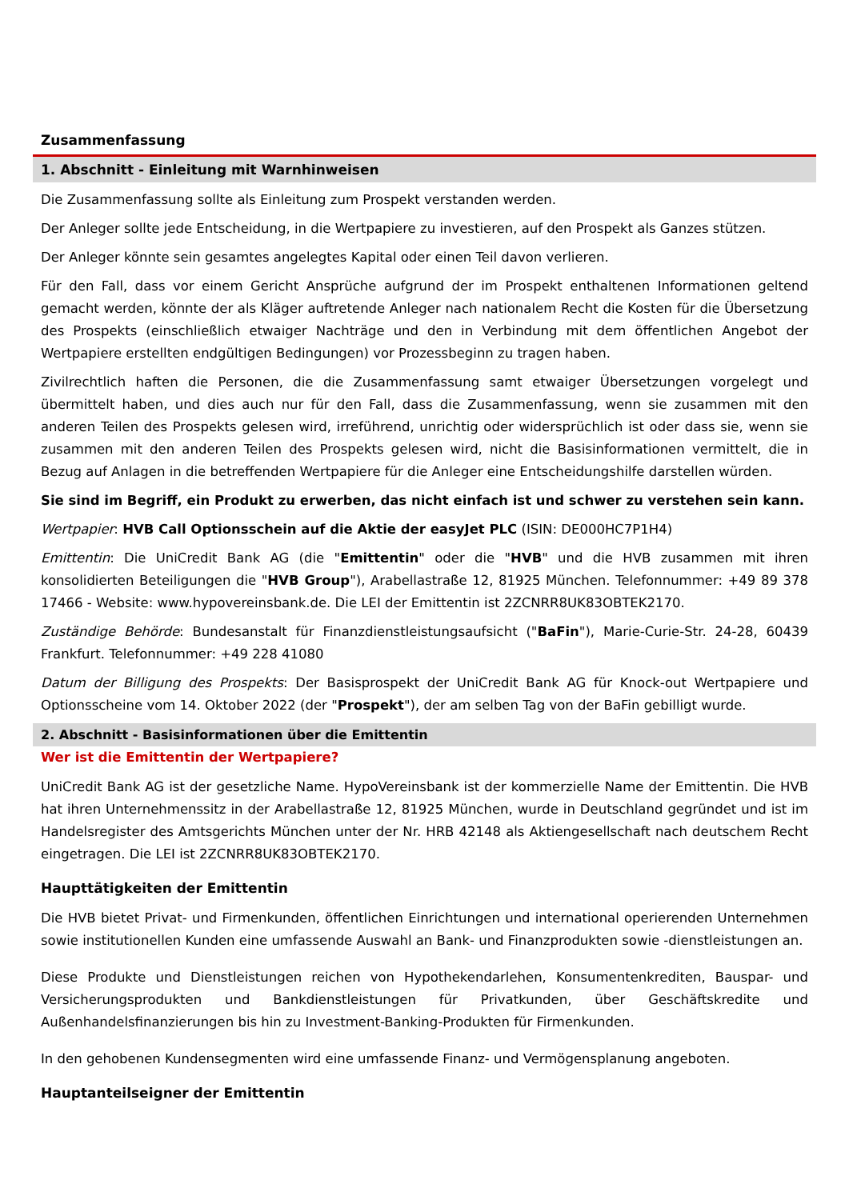Zusammenfassung
1. Abschnitt - Einleitung mit Warnhinweisen
Die Zusammenfassung sollte als Einleitung zum Prospekt verstanden werden.
Der Anleger sollte jede Entscheidung, in die Wertpapiere zu investieren, auf den Prospekt als Ganzes stützen.
Der Anleger könnte sein gesamtes angelegtes Kapital oder einen Teil davon verlieren.
Für den Fall, dass vor einem Gericht Ansprüche aufgrund der im Prospekt enthaltenen Informationen geltend gemacht werden, könnte der als Kläger auftretende Anleger nach nationalem Recht die Kosten für die Übersetzung des Prospekts (einschließlich etwaiger Nachträge und den in Verbindung mit dem öffentlichen Angebot der Wertpapiere erstellten endgültigen Bedingungen) vor Prozessbeginn zu tragen haben.
Zivilrechtlich haften die Personen, die die Zusammenfassung samt etwaiger Übersetzungen vorgelegt und übermittelt haben, und dies auch nur für den Fall, dass die Zusammenfassung, wenn sie zusammen mit den anderen Teilen des Prospekts gelesen wird, irreführend, unrichtig oder widersprüchlich ist oder dass sie, wenn sie zusammen mit den anderen Teilen des Prospekts gelesen wird, nicht die Basisinformationen vermittelt, die in Bezug auf Anlagen in die betreffenden Wertpapiere für die Anleger eine Entscheidungshilfe darstellen würden.
Sie sind im Begriff, ein Produkt zu erwerben, das nicht einfach ist und schwer zu verstehen sein kann.
Wertpapier: HVB Call Optionsschein auf die Aktie der easyJet PLC (ISIN: DE000HC7P1H4)
Emittentin: Die UniCredit Bank AG (die "Emittentin" oder die "HVB" und die HVB zusammen mit ihren konsolidierten Beteiligungen die "HVB Group"), Arabellastraße 12, 81925 München. Telefonnummer: +49 89 378 17466 - Website: www.hypovereinsbank.de. Die LEI der Emittentin ist 2ZCNRR8UK83OBTEK2170.
Zuständige Behörde: Bundesanstalt für Finanzdienstleistungsaufsicht ("BaFin"), Marie-Curie-Str. 24-28, 60439 Frankfurt. Telefonnummer: +49 228 41080
Datum der Billigung des Prospekts: Der Basisprospekt der UniCredit Bank AG für Knock-out Wertpapiere und Optionsscheine vom 14. Oktober 2022 (der "Prospekt"), der am selben Tag von der BaFin gebilligt wurde.
2. Abschnitt - Basisinformationen über die Emittentin
Wer ist die Emittentin der Wertpapiere?
UniCredit Bank AG ist der gesetzliche Name. HypoVereinsbank ist der kommerzielle Name der Emittentin. Die HVB hat ihren Unternehmenssitz in der Arabellastraße 12, 81925 München, wurde in Deutschland gegründet und ist im Handelsregister des Amtsgerichts München unter der Nr. HRB 42148 als Aktiengesellschaft nach deutschem Recht eingetragen. Die LEI ist 2ZCNRR8UK83OBTEK2170.
Haupttätigkeiten der Emittentin
Die HVB bietet Privat- und Firmenkunden, öffentlichen Einrichtungen und international operierenden Unternehmen sowie institutionellen Kunden eine umfassende Auswahl an Bank- und Finanzprodukten sowie -dienstleistungen an.
Diese Produkte und Dienstleistungen reichen von Hypothekendarlehen, Konsumentenkrediten, Bauspar- und Versicherungsprodukten und Bankdienstleistungen für Privatkunden, über Geschäftskredite und Außenhandelsfinanzierungen bis hin zu Investment-Banking-Produkten für Firmenkunden.
In den gehobenen Kundensegmenten wird eine umfassende Finanz- und Vermögensplanung angeboten.
Hauptanteilseigner der Emittentin